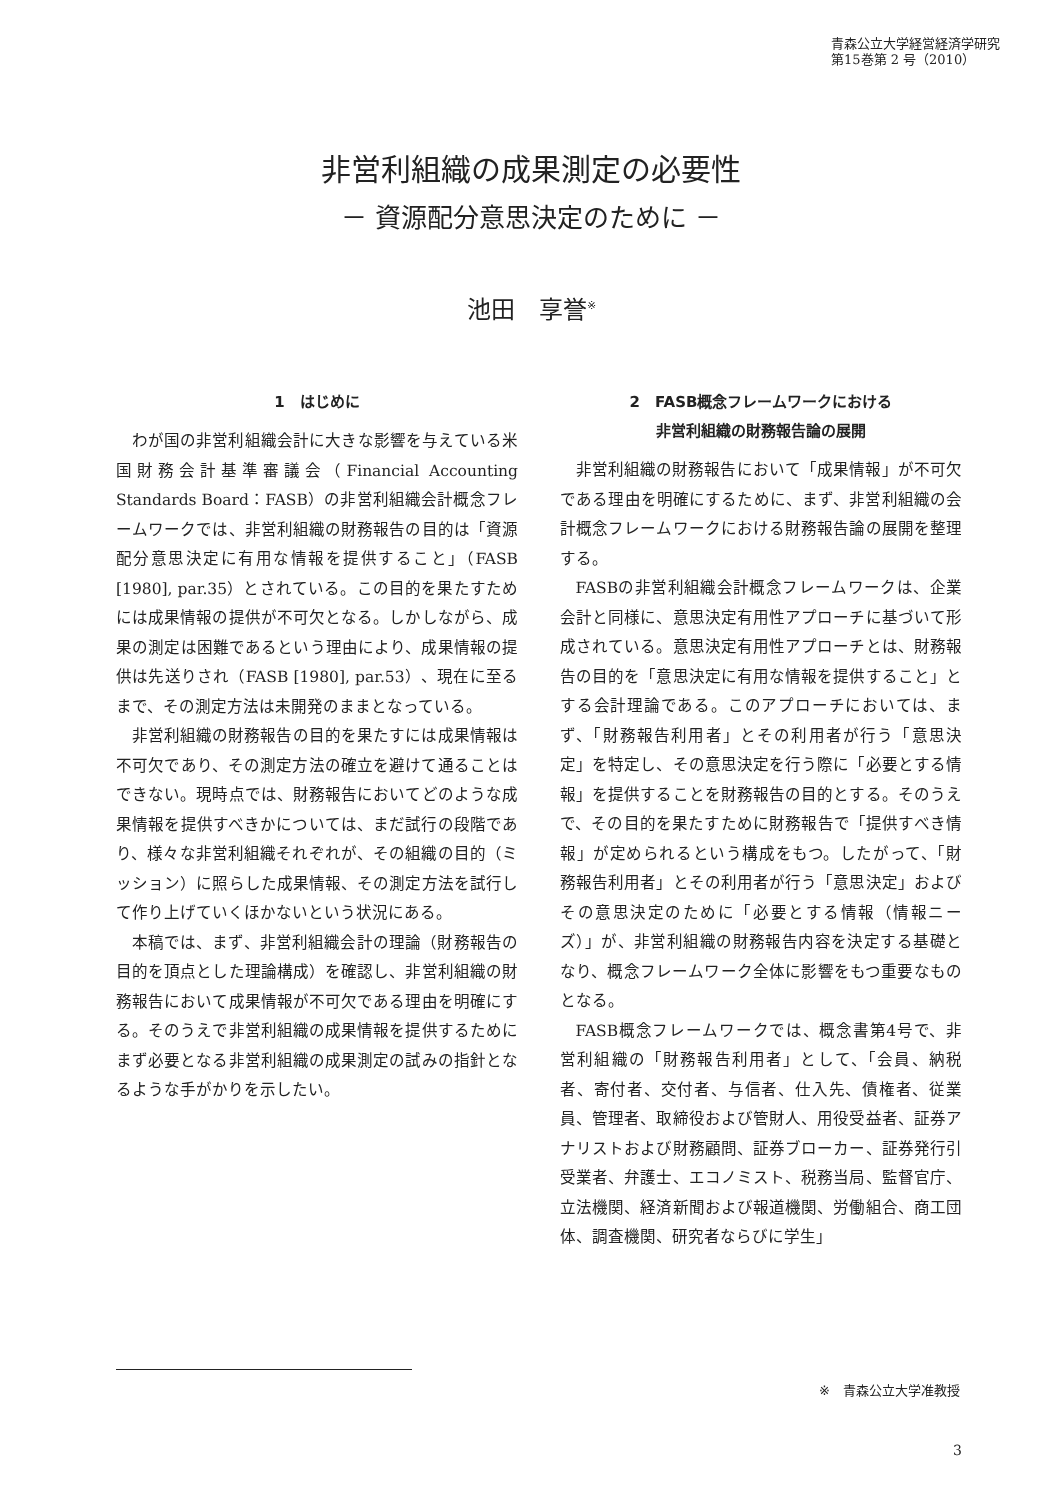青森公立大学経営経済学研究
第15巻第 2 号（2010）
非営利組織の成果測定の必要性
－ 資源配分意思決定のために －
池田　享誉<sup>※</sup>
1　はじめに
わが国の非営利組織会計に大きな影響を与えている米国財務会計基準審議会（Financial Accounting Standards Board：FASB）の非営利組織会計概念フレームワークでは、非営利組織の財務報告の目的は「資源配分意思決定に有用な情報を提供すること」（FASB [1980], par.35）とされている。この目的を果たすためには成果情報の提供が不可欠となる。しかしながら、成果の測定は困難であるという理由により、成果情報の提供は先送りされ（FASB [1980], par.53）、現在に至るまで、その測定方法は未開発のままとなっている。
非営利組織の財務報告の目的を果たすには成果情報は不可欠であり、その測定方法の確立を避けて通ることはできない。現時点では、財務報告においてどのような成果情報を提供すべきかについては、まだ試行の段階であり、様々な非営利組織それぞれが、その組織の目的（ミッション）に照らした成果情報、その測定方法を試行して作り上げていくほかないという状況にある。
本稿では、まず、非営利組織会計の理論（財務報告の目的を頂点とした理論構成）を確認し、非営利組織の財務報告において成果情報が不可欠である理由を明確にする。そのうえで非営利組織の成果情報を提供するためにまず必要となる非営利組織の成果測定の試みの指針となるような手がかりを示したい。
2　FASB概念フレームワークにおける
非営利組織の財務報告論の展開
非営利組織の財務報告において「成果情報」が不可欠である理由を明確にするために、まず、非営利組織の会計概念フレームワークにおける財務報告論の展開を整理する。
FASBの非営利組織会計概念フレームワークは、企業会計と同様に、意思決定有用性アプローチに基づいて形成されている。意思決定有用性アプローチとは、財務報告の目的を「意思決定に有用な情報を提供すること」とする会計理論である。このアプローチにおいては、まず、「財務報告利用者」とその利用者が行う「意思決定」を特定し、その意思決定を行う際に「必要とする情報」を提供することを財務報告の目的とする。そのうえで、その目的を果たすために財務報告で「提供すべき情報」が定められるという構成をもつ。したがって、「財務報告利用者」とその利用者が行う「意思決定」およびその意思決定のために「必要とする情報（情報ニーズ）」が、非営利組織の財務報告内容を決定する基礎となり、概念フレームワーク全体に影響をもつ重要なものとなる。
FASB概念フレームワークでは、概念書第4号で、非営利組織の「財務報告利用者」として、「会員、納税者、寄付者、交付者、与信者、仕入先、債権者、従業員、管理者、取締役および管財人、用役受益者、証券アナリストおよび財務顧問、証券ブローカー、証券発行引受業者、弁護士、エコノミスト、税務当局、監督官庁、立法機関、経済新聞および報道機関、労働組合、商工団体、調査機関、研究者ならびに学生」
※　青森公立大学准教授
3